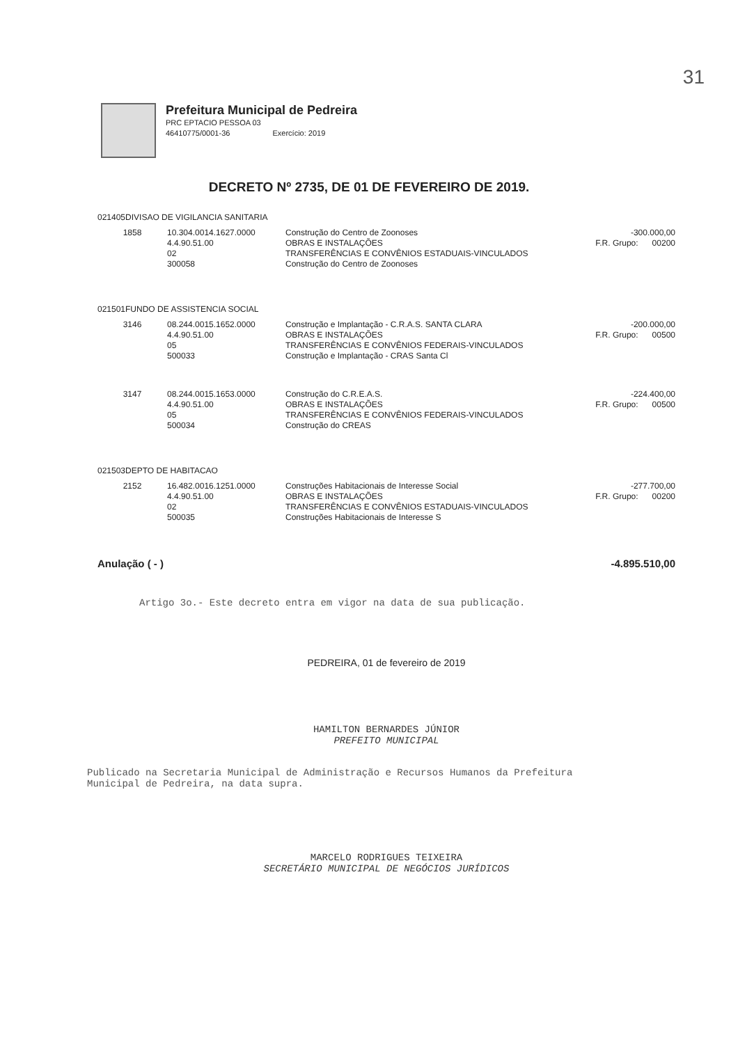31
Prefeitura Municipal de Pedreira
PRC EPTACIO PESSOA 03
46410775/0001-36 Exercício: 2019
DECRETO Nº 2735, DE 01 DE FEVEREIRO DE 2019.
021405DIVISAO DE VIGILANCIA SANITARIA
| 1858 | 10.304.0014.1627.0000 4.4.90.51.00 02 300058 | Construção do Centro de Zoonoses OBRAS E INSTALAÇÕES TRANSFERÊNCIAS E CONVÊNIOS ESTADUAIS-VINCULADOS Construção do Centro de Zoonoses | -300.000,00 F.R. Grupo: 00200 |
021501FUNDO DE ASSISTENCIA SOCIAL
| 3146 | 08.244.0015.1652.0000 4.4.90.51.00 05 500033 | Construção e Implantação - C.R.A.S. SANTA CLARA OBRAS E INSTALAÇÕES TRANSFERÊNCIAS E CONVÊNIOS FEDERAIS-VINCULADOS Construção e Implantação - CRAS Santa Cl | -200.000,00 F.R. Grupo: 00500 |
| 3147 | 08.244.0015.1653.0000 4.4.90.51.00 05 500034 | Construção do C.R.E.A.S. OBRAS E INSTALAÇÕES TRANSFERÊNCIAS E CONVÊNIOS FEDERAIS-VINCULADOS Construção do CREAS | -224.400,00 F.R. Grupo: 00500 |
021503DEPTO DE HABITACAO
| 2152 | 16.482.0016.1251.0000 4.4.90.51.00 02 500035 | Construções Habitacionais de Interesse Social OBRAS E INSTALAÇÕES TRANSFERÊNCIAS E CONVÊNIOS ESTADUAIS-VINCULADOS Construções Habitacionais de Interesse S | -277.700,00 F.R. Grupo: 00200 |
Anulação ( - ) -4.895.510,00
Artigo 3o.- Este decreto entra em vigor na data de sua publicação.
PEDREIRA, 01 de fevereiro de 2019
HAMILTON BERNARDES JÚNIOR
PREFEITO MUNICIPAL
Publicado na Secretaria Municipal de Administração e Recursos Humanos da Prefeitura
Municipal de Pedreira, na data supra.
MARCELO RODRIGUES TEIXEIRA
SECRETÁRIO MUNICIPAL DE NEGÓCIOS JURÍDICOS